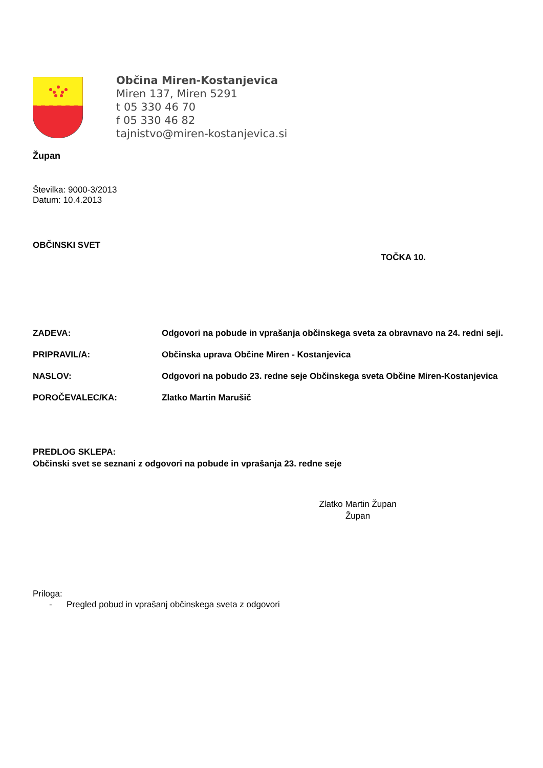Občina Miren-Kostanjevica
Miren 137, Miren 5291
t 05 330 46 70
f 05 330 46 82
tajnistvo@miren-kostanjevica.si
Župan
Številka: 9000-3/2013
Datum: 10.4.2013
OBČINSKI SVET
TOČKA 10.
ZADEVA: Odgovori na pobude in vprašanja občinskega sveta za obravnavo na 24. redni seji.
PRIPRAVIL/A: Občinska uprava Občine Miren - Kostanjevica
NASLOV: Odgovori na pobudo 23. redne seje Občinskega sveta Občine Miren-Kostanjevica
POROČEVALEC/KA: Zlatko Martin Marušič
PREDLOG SKLEPA:
Občinski svet se seznani z odgovori na pobude in vprašanja 23. redne seje
Zlatko Martin Župan
Župan
Priloga:
- Pregled pobud in vprašanj občinskega sveta z odgovori